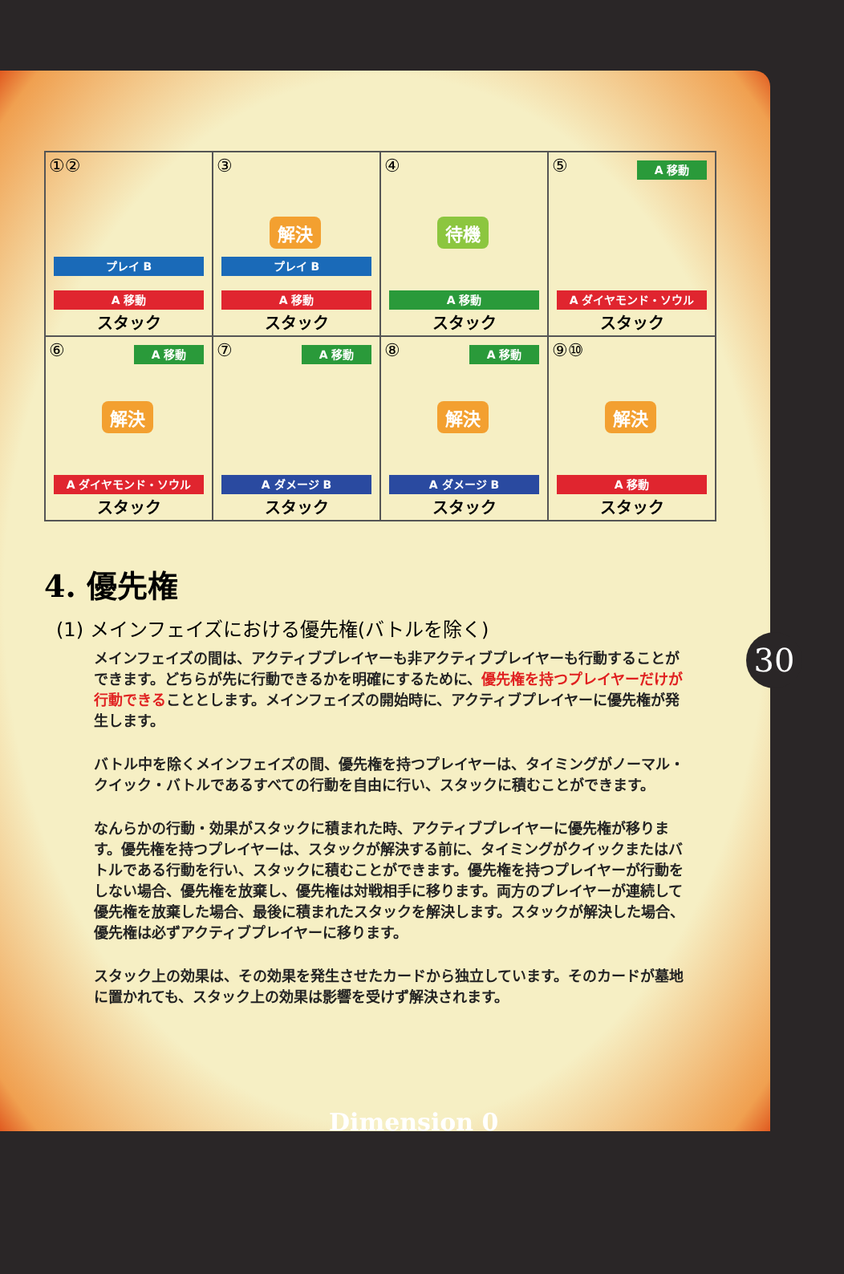①②
プレイ B
A 移動
スタック
③
解決
プレイ B
A 移動
スタック
④
待機
A 移動
スタック
⑤
A 移動
A ダイヤモンド・ソウル
スタック
⑥
A 移動
解決
A ダイヤモンド・ソウル
スタック
⑦
A 移動
A ダメージ B
スタック
⑧
A 移動
解決
A ダメージ B
スタック
⑨⑩
解決
A 移動
スタック
4. 優先権
(1) メインフェイズにおける優先権(バトルを除く)
メインフェイズの間は、アクティブプレイヤーも非アクティブプレイヤーも行動することができます。どちらが先に行動できるかを明確にするために、優先権を持つプレイヤーだけが行動できることとします。メインフェイズの開始時に、アクティブプレイヤーに優先権が発生します。
バトル中を除くメインフェイズの間、優先権を持つプレイヤーは、タイミングがノーマル・クイック・バトルであるすべての行動を自由に行い、スタックに積むことができます。
なんらかの行動・効果がスタックに積まれた時、アクティブプレイヤーに優先権が移ります。優先権を持つプレイヤーは、スタックが解決する前に、タイミングがクイックまたはバトルである行動を行い、スタックに積むことができます。優先権を持つプレイヤーが行動をしない場合、優先権を放棄し、優先権は対戦相手に移ります。両方のプレイヤーが連続して優先権を放棄した場合、最後に積まれたスタックを解決します。スタックが解決した場合、優先権は必ずアクティブプレイヤーに移ります。
スタック上の効果は、その効果を発生させたカードから独立しています。そのカードが墓地に置かれても、スタック上の効果は影響を受けず解決されます。
30
Dimension 0